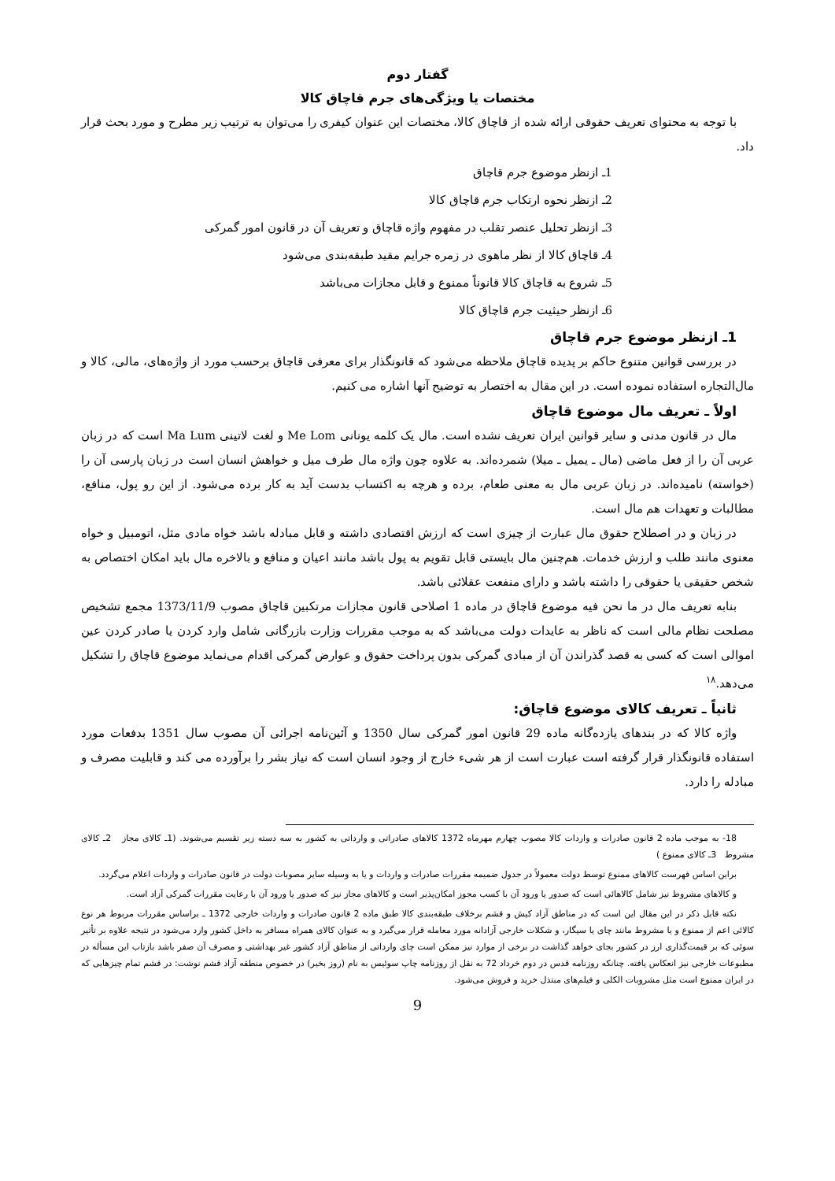گفتار دوم
مختصات یا ویژگی‌های جرم قاچاق کالا
با توجه به محتوای تعریف حقوقی ارائه شده از قاچاق کالا، مختصات این عنوان کیفری را می‌توان به ترتیب زیر مطرح و مورد بحث قرار داد.
1ـ ازنظر موضوع جرم قاچاق
2ـ ازنظر نحوه ارتکاب جرم قاچاق کالا
3ـ ازنظر تحلیل عنصر تقلب در مفهوم واژه قاچاق و تعریف آن در قانون امور گمرکی
4ـ قاچاق کالا از نظر ماهوی در زمره جرایم مقید طبقه‌بندی می‌شود
5ـ شروع به قاچاق کالا قانوناً ممنوع و قابل مجازات می‌باشد
6ـ ازنظر حیثیت جرم قاچاق کالا
1ـ ازنظر موضوع جرم قاچاق
در بررسی قوانین متنوع حاکم بر پدیده قاچاق ملاحظه می‌شود که قانونگذار برای معرفی قاچاق برحسب مورد از واژه‌های، مالی، کالا و مال‌التجاره استفاده نموده است. در این مقال به اختصار به توضیح آنها اشاره می کنیم.
اولاً ـ تعریف مال موضوع قاچاق
مال در قانون مدنی و سایر قوانین ایران تعریف نشده است. مال یک کلمه یونانی Me Lom و لغت لاتینی Ma Lum است که در زبان عربی آن را از فعل ماضی (مال ـ یمیل ـ میلا) شمرده‌اند. به علاوه چون واژه مال طرف میل و خواهش انسان است در زبان پارسی آن را (خواسته) نامیده‌اند. در زبان عربی مال به معنی طعام، برده و هرچه به اکتساب بدست آید به کار برده می‌شود. از این رو پول، منافع، مطالبات و تعهدات هم مال است.
در زبان و در اصطلاح حقوق مال عبارت از چیزی است که ارزش اقتصادی داشته و قابل مبادله باشد خواه مادی مثل، اتومبیل و خواه معنوی مانند طلب و ارزش خدمات. هم‌چنین مال بایستی قابل تقویم به پول باشد مانند اعیان و منافع و بالاخره مال باید امکان اختصاص به شخص حقیقی یا حقوقی را داشته باشد و دارای منفعت عقلائی باشد.
بنابه تعریف مال در ما نحن فیه موضوع قاچاق در ماده 1 اصلاحی قانون مجازات مرتکبین قاچاق مصوب 1373/11/9 مجمع تشخیص مصلحت نظام مالی است که ناظر به عایدات دولت می‌باشد که به موجب مقررات وزارت بازرگانی شامل وارد کردن یا صادر کردن عین اموالی است که کسی به قصد گذراندن آن از مبادی گمرکی بدون پرداخت حقوق و عوارض گمرکی اقدام می‌نماید موضوع قاچاق را تشکیل می‌دهد.<sup>۱۸</sup>
ثانیاً ـ تعریف کالای موضوع قاچاق:
واژه کالا که در بندهای یازده‌گانه ماده 29 قانون امور گمرکی سال 1350 و آئین‌نامه اجرائی آن مصوب سال 1351 بدفعات مورد استفاده قانونگذار قرار گرفته است عبارت است از هر شیء خارج از وجود انسان است که نیاز بشر را برآورده می کند و قابلیت مصرف و مبادله را دارد.
18- به موجب ماده 2 قانون صادرات و واردات کالا مصوب چهارم مهرماه 1372 کالاهای صادراتی و وارداتی به کشور به سه دسته زیر تقسیم می‌شوند. (1ـ کالای مجاز 2ـ کالای مشروط 3ـ کالای ممنوع )
براین اساس فهرست کالاهای ممنوع توسط دولت معمولاً در جدول ضمیمه مقررات صادرات و واردات و یا به وسیله سایر مصوبات دولت در قانون صادرات و واردات اعلام می‌گردد.
و کالاهای مشروط نیز شامل کالاهائی است که صدور یا ورود آن با کسب مجوز امکان‌پذیر است و کالاهای مجاز نیز که صدور یا ورود آن با رعایت مقررات گمرکی آزاد است.
نکته قابل ذکر در این مقال این است که در مناطق آزاد کیش و قشم برخلاف طبقه‌بندی کالا طبق ماده 2 قانون صادرات و واردات خارجی 1372 ـ براساس مقررات مربوط هر نوع کالائی اعم از ممنوع و یا مشروط مانند چای یا سیگار، و شکلات خارجی آزادانه مورد معامله قرار می‌گیرد و به عنوان کالای همراه مسافر به داخل کشور وارد می‌شود در نتیجه علاوه بر تأثیر سوئی که بر قیمت‌گذاری ارز در کشور بجای خواهد گذاشت در برخی از موارد نیز ممکن است چای وارداتی از مناطق آزاد کشور غیر بهداشتی و مصرف آن صفر باشد بازتاب این مسأله در مطبوعات خارجی نیز انعکاس یافته. چنانکه روزنامه قدس در دوم خرداد 72 به نقل از روزنامه چاپ سوئیس به نام (روز بخیر) در خصوص منطقه آزاد قشم نوشت: در قشم تمام چیزهایی که در ایران ممنوع است مثل مشروبات الکلی و فیلم‌های مبتذل خرید و فروش می‌شود.
9